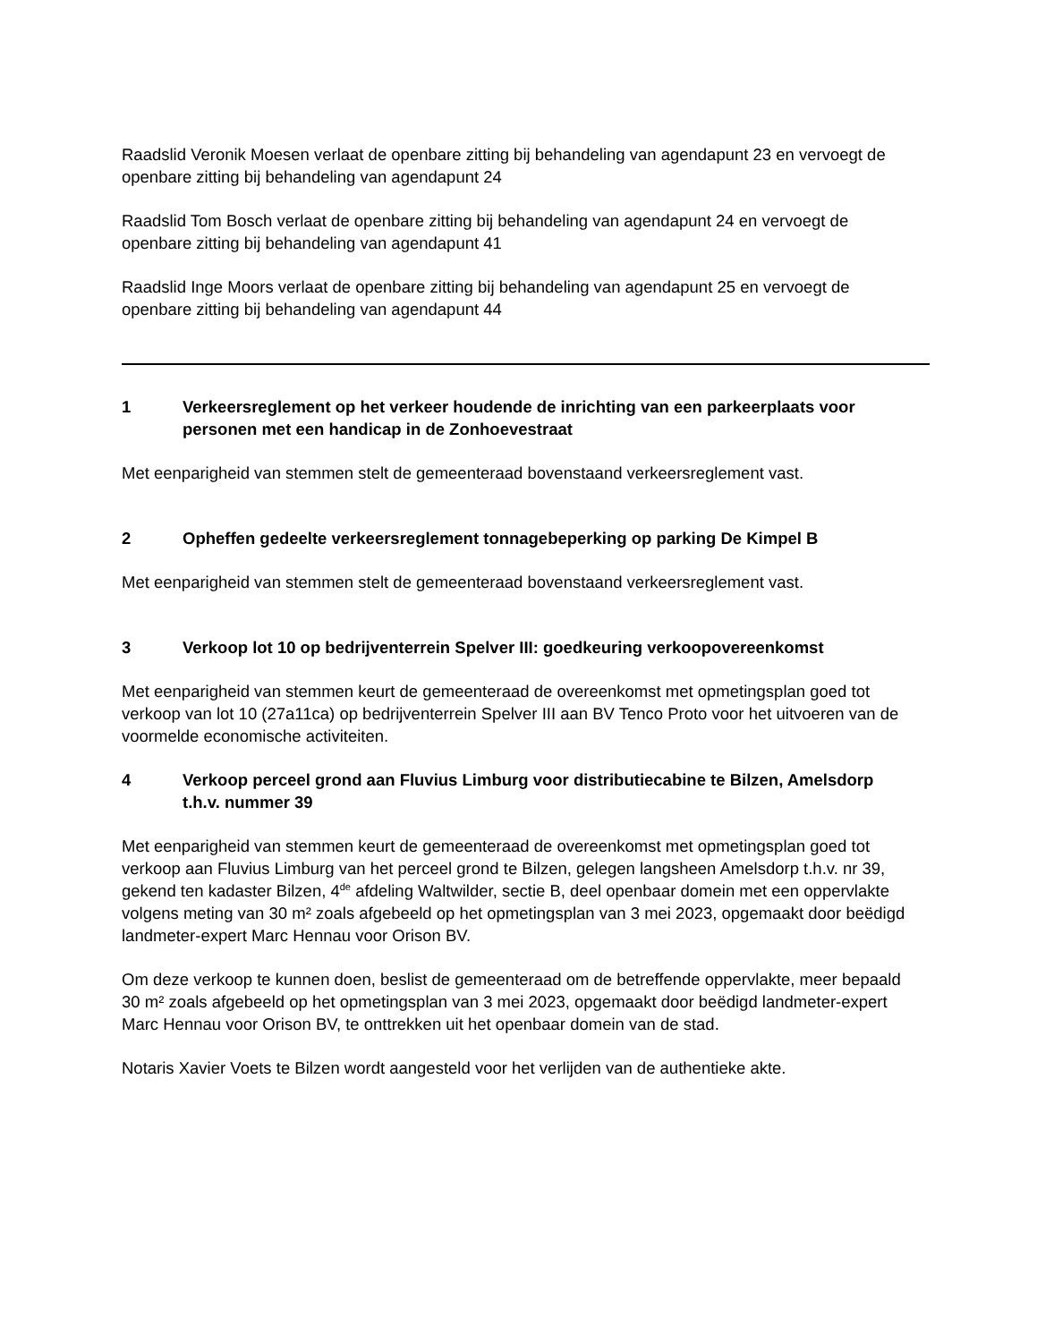Raadslid Veronik Moesen verlaat de openbare zitting bij behandeling van agendapunt 23 en vervoegt de openbare zitting bij behandeling van agendapunt 24
Raadslid Tom Bosch verlaat de openbare zitting bij behandeling van agendapunt 24 en vervoegt de openbare zitting bij behandeling van agendapunt 41
Raadslid Inge Moors verlaat de openbare zitting bij behandeling van agendapunt 25 en vervoegt de openbare zitting bij behandeling van agendapunt 44
1 Verkeersreglement op het verkeer houdende de inrichting van een parkeerplaats voor personen met een handicap in de Zonhoevestraat
Met eenparigheid van stemmen stelt de gemeenteraad bovenstaand verkeersreglement vast.
2 Opheffen gedeelte verkeersreglement tonnagebeperking op parking De Kimpel B
Met eenparigheid van stemmen stelt de gemeenteraad bovenstaand verkeersreglement vast.
3 Verkoop lot 10 op bedrijventerrein Spelver III: goedkeuring verkoopovereenkomst
Met eenparigheid van stemmen keurt de gemeenteraad de overeenkomst met opmetingsplan goed tot verkoop van lot 10 (27a11ca) op bedrijventerrein Spelver III aan BV Tenco Proto voor het uitvoeren van de voormelde economische activiteiten.
4 Verkoop perceel grond aan Fluvius Limburg voor distributiecabine te Bilzen, Amelsdorp t.h.v. nummer 39
Met eenparigheid van stemmen keurt de gemeenteraad de overeenkomst met opmetingsplan goed tot verkoop aan Fluvius Limburg van het perceel grond te Bilzen, gelegen langsheen Amelsdorp t.h.v. nr 39, gekend ten kadaster Bilzen, 4<sup>de</sup> afdeling Waltwilder, sectie B, deel openbaar domein met een oppervlakte volgens meting van 30 m² zoals afgebeeld op het opmetingsplan van 3 mei 2023, opgemaakt door beëdigd landmeter-expert Marc Hennau voor Orison BV.
Om deze verkoop te kunnen doen, beslist de gemeenteraad om de betreffende oppervlakte, meer bepaald 30 m² zoals afgebeeld op het opmetingsplan van 3 mei 2023, opgemaakt door beëdigd landmeter-expert Marc Hennau voor Orison BV, te onttrekken uit het openbaar domein van de stad.
Notaris Xavier Voets te Bilzen wordt aangesteld voor het verlijden van de authentieke akte.